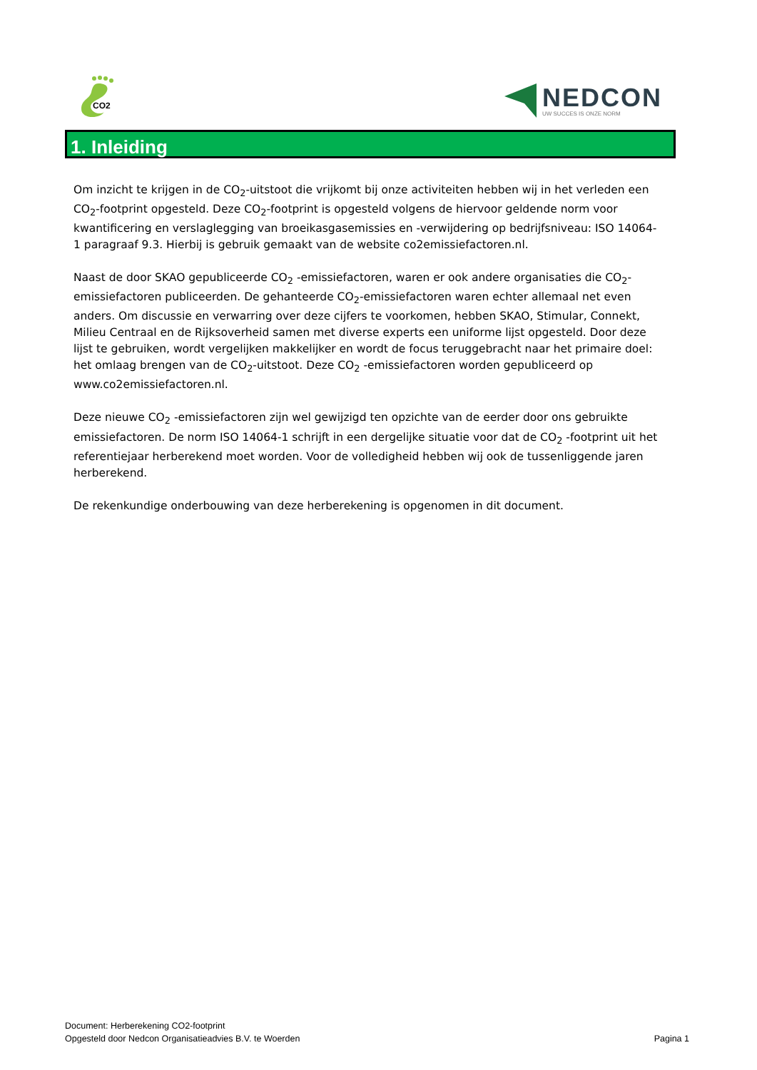CO2
NEDCON
UW SUCCES IS ONZE NORM
1. Inleiding
Om inzicht te krijgen in de CO<sub>2</sub>-uitstoot die vrijkomt bij onze activiteiten hebben wij in het verleden een CO<sub>2</sub>-footprint opgesteld. Deze CO<sub>2</sub>-footprint is opgesteld volgens de hiervoor geldende norm voor kwantificering en verslaglegging van broeikasgasemissies en -verwijdering op bedrijfsniveau: ISO 14064-1 paragraaf 9.3. Hierbij is gebruik gemaakt van de website co2emissiefactoren.nl.
Naast de door SKAO gepubliceerde CO<sub>2</sub> -emissiefactoren, waren er ook andere organisaties die CO<sub>2</sub>-emissiefactoren publiceerden. De gehanteerde CO<sub>2</sub>-emissiefactoren waren echter allemaal net even anders. Om discussie en verwarring over deze cijfers te voorkomen, hebben SKAO, Stimular, Connekt, Milieu Centraal en de Rijksoverheid samen met diverse experts een uniforme lijst opgesteld. Door deze lijst te gebruiken, wordt vergelijken makkelijker en wordt de focus teruggebracht naar het primaire doel: het omlaag brengen van de CO<sub>2</sub>-uitstoot. Deze CO<sub>2</sub> -emissiefactoren worden gepubliceerd op www.co2emissiefactoren.nl.
Deze nieuwe CO<sub>2</sub> -emissiefactoren zijn wel gewijzigd ten opzichte van de eerder door ons gebruikte emissiefactoren. De norm ISO 14064-1 schrijft in een dergelijke situatie voor dat de CO<sub>2</sub> -footprint uit het referentiejaar herberekend moet worden. Voor de volledigheid hebben wij ook de tussenliggende jaren herberekend.
De rekenkundige onderbouwing van deze herberekening is opgenomen in dit document.
Document: Herberekening CO2-footprint
Opgesteld door Nedcon Organisatieadvies B.V. te Woerden
Pagina 1